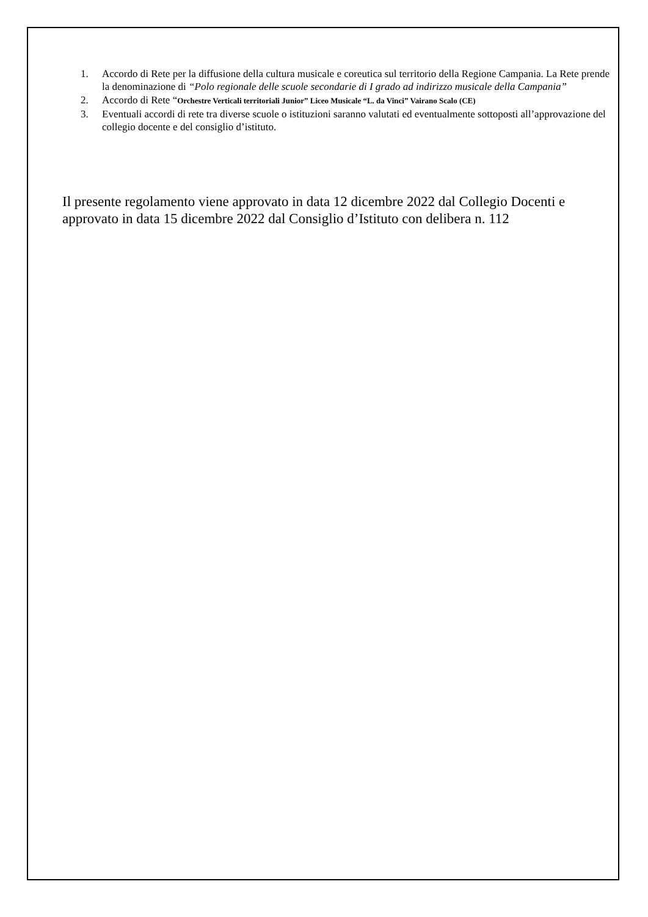1. Accordo di Rete per la diffusione della cultura musicale e coreutica sul territorio della Regione Campania. La Rete prende la denominazione di “Polo regionale delle scuole secondarie di I grado ad indirizzo musicale della Campania”
2. Accordo di Rete “Orchestre Verticali territoriali Junior” Liceo Musicale “L. da Vinci” Vairano Scalo (CE)
3. Eventuali accordi di rete tra diverse scuole o istituzioni saranno valutati ed eventualmente sottoposti all’approvazione del collegio docente e del consiglio d’istituto.
Il presente regolamento viene approvato in data 12 dicembre 2022 dal Collegio Docenti e approvato in data 15 dicembre 2022 dal Consiglio d’Istituto con delibera n. 112